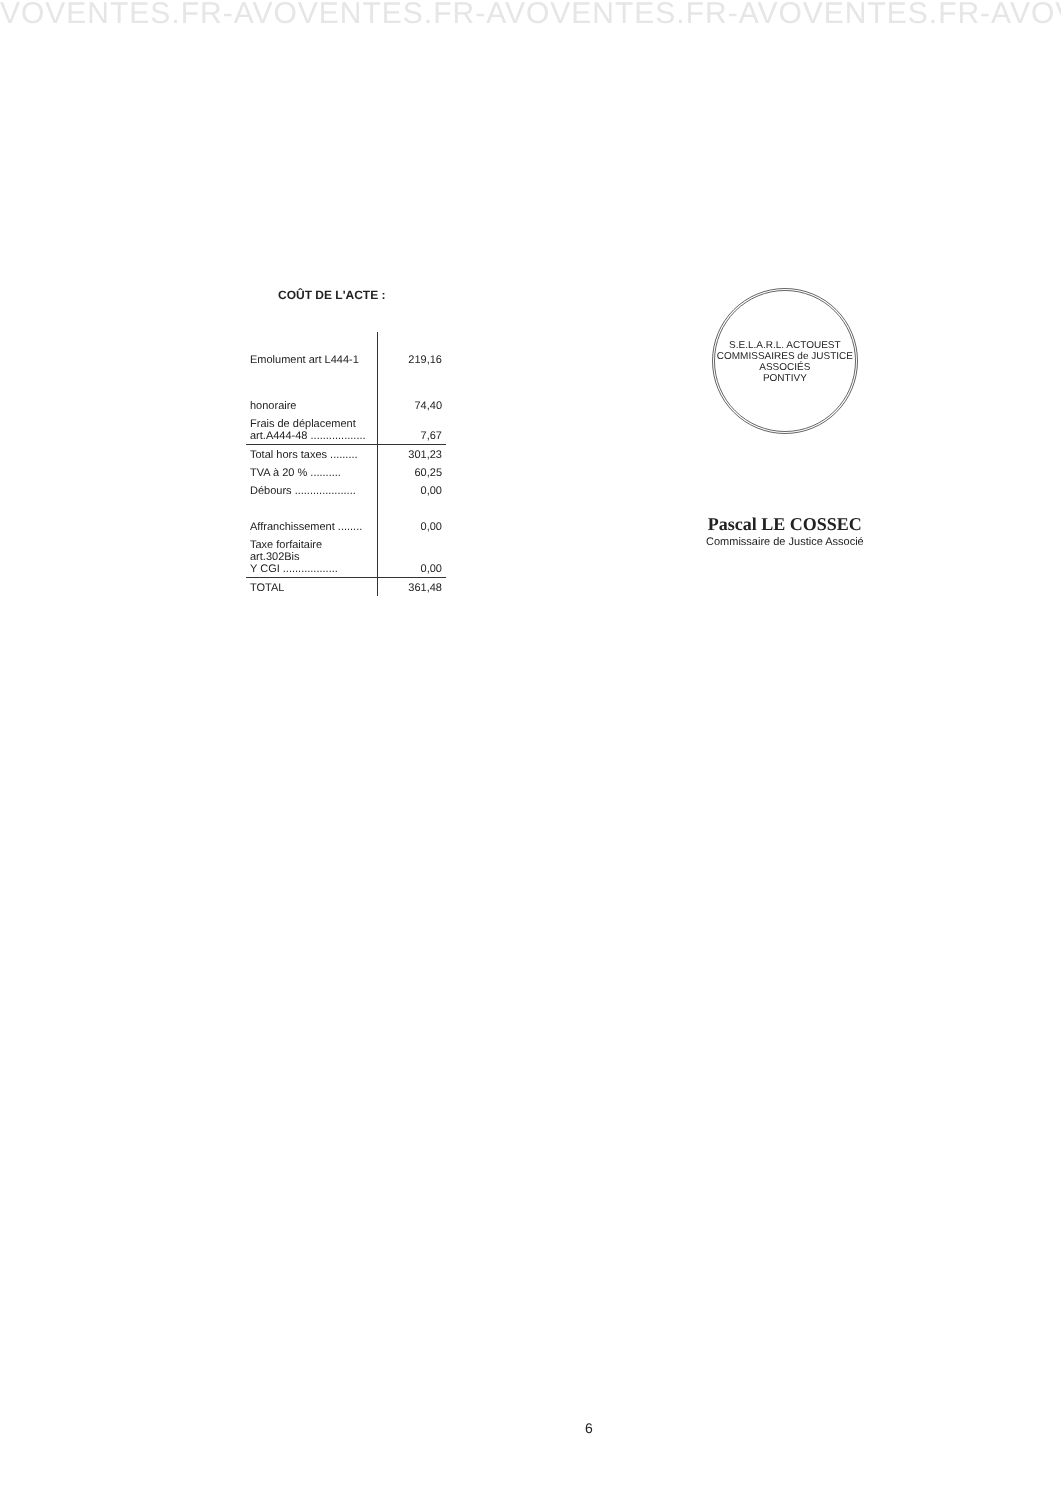VOVENTES.FR-AVOVENTES.FR-AVOVENTES.FR-AVOVENTES.FR-AVOVENTE
COÛT DE L'ACTE :
| Emolument art L444-1 | 219,16 |
| honoraire | 74,40 |
| Frais de déplacement art.A444-48 .................. | 7,67 |
| Total hors taxes ......... | 301,23 |
| TVA à 20 % .......... | 60,25 |
| Débours .................... | 0,00 |
| Affranchissement ........ | 0,00 |
| Taxe forfaitaire art.302Bis Y CGI .................. | 0,00 |
| TOTAL | 361,48 |
S.E.L.A.R.L. ACTOUEST
COMMISSAIRES de JUSTICE ASSOCIÉS
PONTIVY
Pascal LE COSSEC
Commissaire de Justice Associé
6